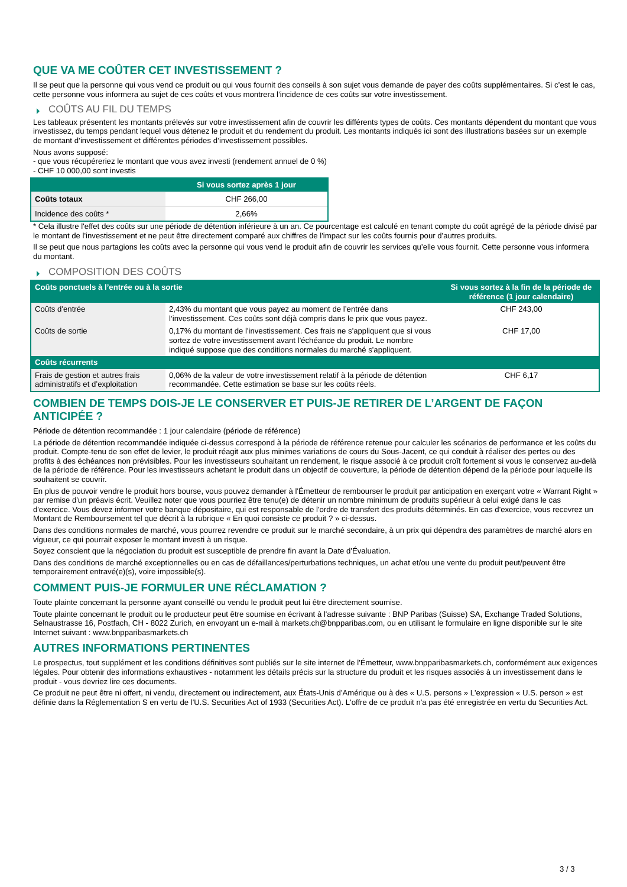QUE VA ME COÛTER CET INVESTISSEMENT ?
Il se peut que la personne qui vous vend ce produit ou qui vous fournit des conseils à son sujet vous demande de payer des coûts supplémentaires. Si c’est le cas, cette personne vous informera au sujet de ces coûts et vous montrera l’incidence de ces coûts sur votre investissement.
COÛTS AU FIL DU TEMPS
Les tableaux présentent les montants prélevés sur votre investissement afin de couvrir les différents types de coûts. Ces montants dépendent du montant que vous investissez, du temps pendant lequel vous détenez le produit et du rendement du produit. Les montants indiqués ici sont des illustrations basées sur un exemple de montant d’investissement et différentes périodes d’investissement possibles.
Nous avons supposé:
- que vous récupéreriez le montant que vous avez investi (rendement annuel de 0 %)
- CHF 10 000,00 sont investis
| | Si vous sortez après 1 jour |
| --- | --- |
| Coûts totaux | CHF 266,00 |
| Incidence des coûts * | 2,66% |
* Cela illustre l'effet des coûts sur une période de détention inférieure à un an. Ce pourcentage est calculé en tenant compte du coût agrégé de la période divisé par le montant de l'investissement et ne peut être directement comparé aux chiffres de l'impact sur les coûts fournis pour d'autres produits.
Il se peut que nous partagions les coûts avec la personne qui vous vend le produit afin de couvrir les services qu’elle vous fournit. Cette personne vous informera du montant.
COMPOSITION DES COÛTS
| Coûts ponctuels à l’entrée ou à la sortie | | Si vous sortez à la fin de la période de référence (1 jour calendaire) |
| --- | --- | --- |
| Coûts d'entrée | 2,43% du montant que vous payez au moment de l’entrée dans l’investissement. Ces coûts sont déjà compris dans le prix que vous payez. | CHF 243,00 |
| Coûts de sortie | 0,17% du montant de l'investissement. Ces frais ne s'appliquent que si vous sortez de votre investissement avant l'échéance du produit. Le nombre indiqué suppose que des conditions normales du marché s'appliquent. | CHF 17,00 |
| Coûts récurrents | | |
| Frais de gestion et autres frais administratifs et d’exploitation | 0,06% de la valeur de votre investissement relatif à la période de détention recommandée. Cette estimation se base sur les coûts réels. | CHF 6,17 |
COMBIEN DE TEMPS DOIS-JE LE CONSERVER ET PUIS-JE RETIRER DE L’ARGENT DE FAÇON ANTICIPÉE ?
Période de détention recommandée : 1 jour calendaire (période de référence)
La période de détention recommandée indiquée ci-dessus correspond à la période de référence retenue pour calculer les scénarios de performance et les coûts du produit. Compte-tenu de son effet de levier, le produit réagit aux plus minimes variations de cours du Sous-Jacent, ce qui conduit à réaliser des pertes ou des profits à des échéances non prévisibles. Pour les investisseurs souhaitant un rendement, le risque associé à ce produit croît fortement si vous le conservez au-delà de la période de référence. Pour les investisseurs achetant le produit dans un objectif de couverture, la période de détention dépend de la période pour laquelle ils souhaitent se couvrir.
En plus de pouvoir vendre le produit hors bourse, vous pouvez demander à l'Émetteur de rembourser le produit par anticipation en exerçant votre « Warrant Right » par remise d'un préavis écrit. Veuillez noter que vous pourriez être tenu(e) de détenir un nombre minimum de produits supérieur à celui exigé dans le cas d'exercice. Vous devez informer votre banque dépositaire, qui est responsable de l'ordre de transfert des produits déterminés. En cas d'exercice, vous recevrez un Montant de Remboursement tel que décrit à la rubrique « En quoi consiste ce produit ? » ci-dessus.
Dans des conditions normales de marché, vous pourrez revendre ce produit sur le marché secondaire, à un prix qui dépendra des paramètres de marché alors en vigueur, ce qui pourrait exposer le montant investi à un risque.
Soyez conscient que la négociation du produit est susceptible de prendre fin avant la Date d'Évaluation.
Dans des conditions de marché exceptionnelles ou en cas de défaillances/perturbations techniques, un achat et/ou une vente du produit peut/peuvent être temporairement entravé(e)(s), voire impossible(s).
COMMENT PUIS-JE FORMULER UNE RÉCLAMATION ?
Toute plainte concernant la personne ayant conseillé ou vendu le produit peut lui être directement soumise.
Toute plainte concernant le produit ou le producteur peut être soumise en écrivant à l'adresse suivante : BNP Paribas (Suisse) SA, Exchange Traded Solutions, Selnaustrasse 16, Postfach, CH - 8022 Zurich, en envoyant un e-mail à markets.ch@bnpparibas.com, ou en utilisant le formulaire en ligne disponible sur le site Internet suivant : www.bnpparibasmarkets.ch
AUTRES INFORMATIONS PERTINENTES
Le prospectus, tout supplément et les conditions définitives sont publiés sur le site internet de l'Émetteur, www.bnpparibasmarkets.ch, conformément aux exigences légales. Pour obtenir des informations exhaustives - notamment les détails précis sur la structure du produit et les risques associés à un investissement dans le produit - vous devriez lire ces documents.
Ce produit ne peut être ni offert, ni vendu, directement ou indirectement, aux États-Unis d'Amérique ou à des « U.S. persons » L'expression « U.S. person » est définie dans la Réglementation S en vertu de l'U.S. Securities Act of 1933 (Securities Act). L'offre de ce produit n'a pas été enregistrée en vertu du Securities Act.
3 / 3